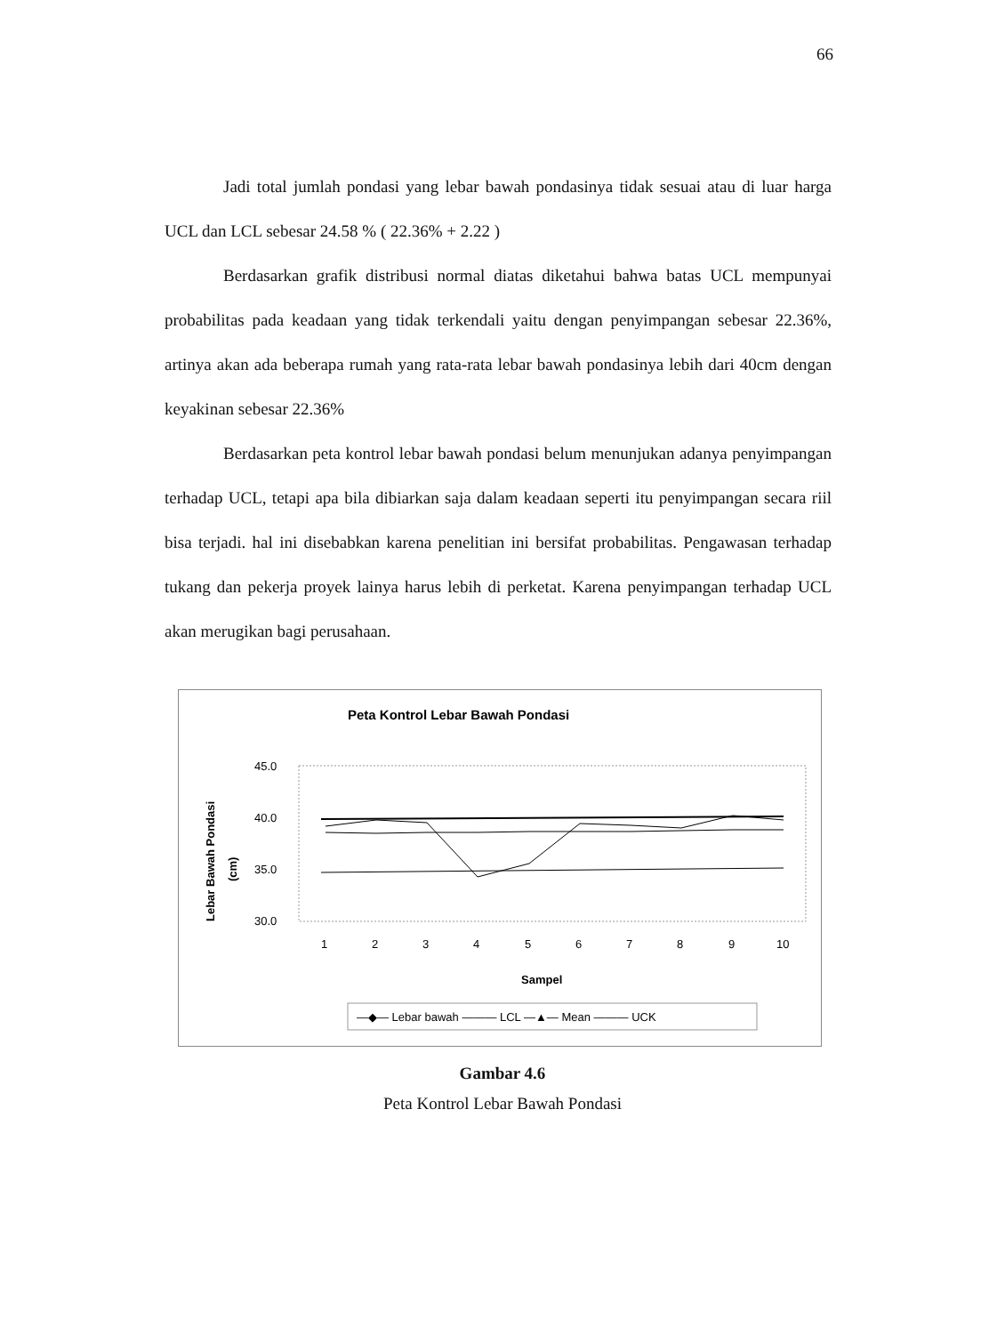66
Jadi total jumlah pondasi yang lebar bawah pondasinya tidak sesuai atau di luar harga UCL dan LCL sebesar 24.58 % ( 22.36% + 2.22 )
Berdasarkan grafik distribusi normal diatas diketahui bahwa batas UCL mempunyai probabilitas pada keadaan yang tidak terkendali yaitu dengan penyimpangan sebesar 22.36%, artinya akan ada beberapa rumah yang rata-rata lebar bawah pondasinya lebih dari 40cm dengan keyakinan sebesar 22.36%
Berdasarkan peta kontrol lebar bawah pondasi belum menunjukan adanya penyimpangan terhadap UCL, tetapi apa bila dibiarkan saja dalam keadaan seperti itu penyimpangan secara riil bisa terjadi. hal ini disebabkan karena penelitian ini bersifat probabilitas. Pengawasan terhadap tukang dan pekerja proyek lainya harus lebih di perketat. Karena penyimpangan terhadap UCL akan merugikan bagi perusahaan.
Peta Kontrol Lebar Bawah Pondasi
Lebar Bawah Pondasi
(cm)
45.0
40.0
35.0
30.0
1
2
3
4
5
6
7
8
9
10
Sampel
—◆— Lebar bawah ——— LCL —▲— Mean ——— UCK
Gambar 4.6
Peta Kontrol Lebar Bawah Pondasi